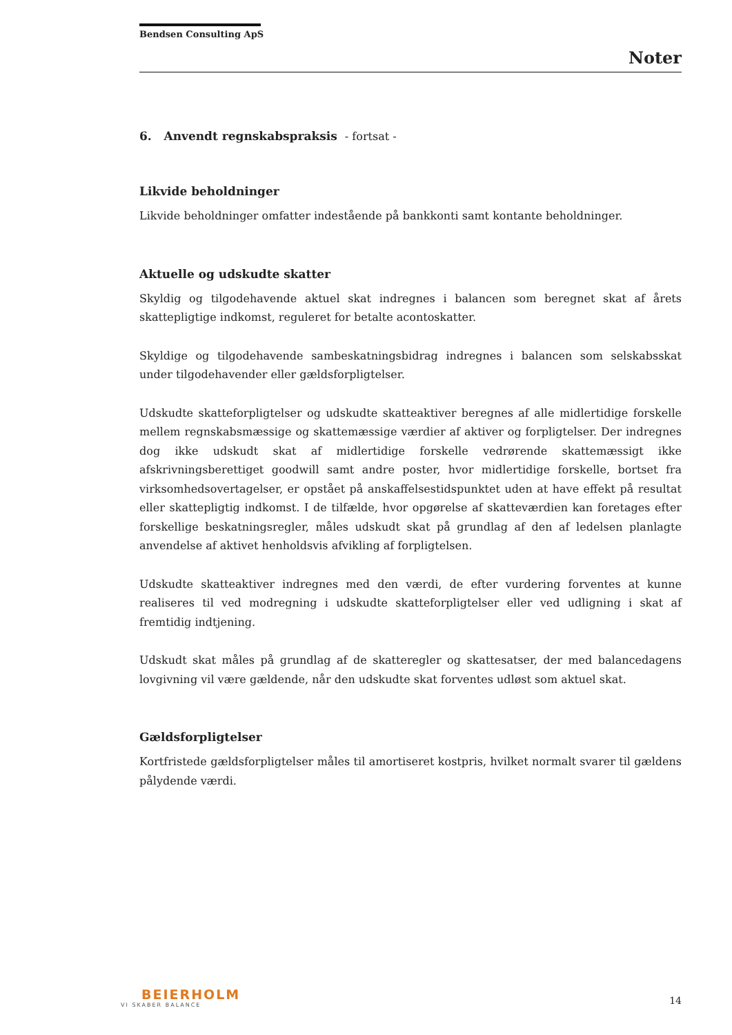Bendsen Consulting ApS
Noter
6. Anvendt regnskabspraksis - fortsat -
Likvide beholdninger
Likvide beholdninger omfatter indestående på bankkonti samt kontante beholdninger.
Aktuelle og udskudte skatter
Skyldig og tilgodehavende aktuel skat indregnes i balancen som beregnet skat af årets skattepligtige indkomst, reguleret for betalte acontoskatter.
Skyldige og tilgodehavende sambeskatningsbidrag indregnes i balancen som selskabsskat under tilgodehavender eller gældsforpligtelser.
Udskudte skatteforpligtelser og udskudte skatteaktiver beregnes af alle midlertidige forskelle mellem regnskabsmæssige og skattemæssige værdier af aktiver og forpligtelser. Der indregnes dog ikke udskudt skat af midlertidige forskelle vedrørende skattemæssigt ikke afskrivningsberettiget goodwill samt andre poster, hvor midlertidige forskelle, bortset fra virksomhedsovertagelser, er opstået på anskaffelsestidspunktet uden at have effekt på resultat eller skattepligtig indkomst. I de tilfælde, hvor opgørelse af skatteværdien kan foretages efter forskellige beskatningsregler, måles udskudt skat på grundlag af den af ledelsen planlagte anvendelse af aktivet henholdsvis afvikling af forpligtelsen.
Udskudte skatteaktiver indregnes med den værdi, de efter vurdering forventes at kunne realiseres til ved modregning i udskudte skatteforpligtelser eller ved udligning i skat af fremtidig indtjening.
Udskudt skat måles på grundlag af de skatteregler og skattesatser, der med balancedagens lovgivning vil være gældende, når den udskudte skat forventes udløst som aktuel skat.
Gældsforpligtelser
Kortfristede gældsforpligtelser måles til amortiseret kostpris, hvilket normalt svarer til gældens pålydende værdi.
BEIERHOLM
VI SKABER BALANCE
14